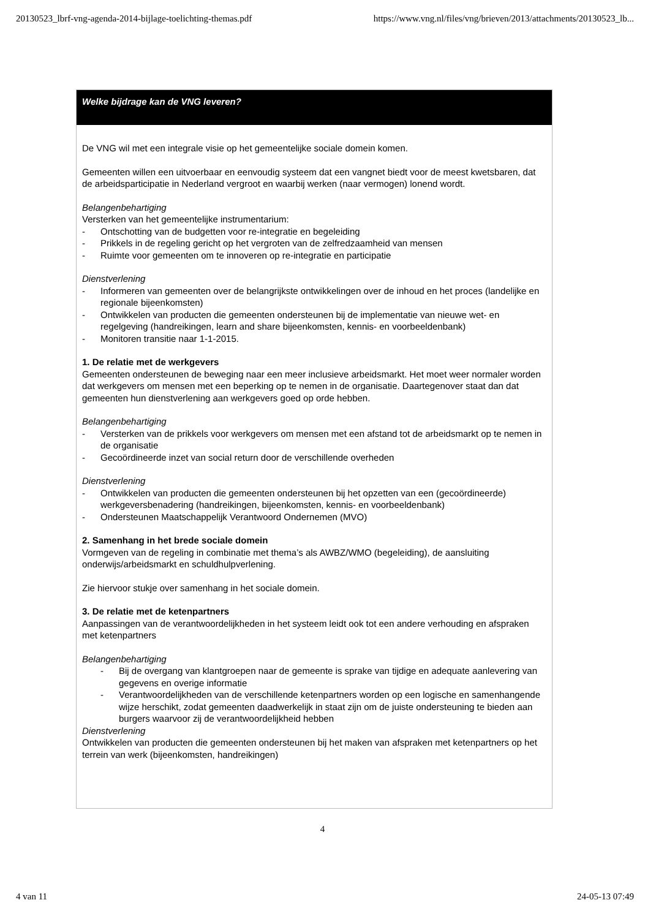20130523_lbrf-vng-agenda-2014-bijlage-toelichting-themas.pdf https://www.vng.nl/files/vng/brieven/2013/attachments/20130523_lb...
Welke bijdrage kan de VNG leveren?
De VNG wil met een integrale visie op het gemeentelijke sociale domein komen.
Gemeenten willen een uitvoerbaar en eenvoudig systeem dat een vangnet biedt voor de meest kwetsbaren, dat de arbeidsparticipatie in Nederland vergroot en waarbij werken (naar vermogen) lonend wordt.
Belangenbehartiging
Versterken van het gemeentelijke instrumentarium:
- Ontschotting van de budgetten voor re-integratie en begeleiding
- Prikkels in de regeling gericht op het vergroten van de zelfredzaamheid van mensen
- Ruimte voor gemeenten om te innoveren op re-integratie en participatie
Dienstverlening
- Informeren van gemeenten over de belangrijkste ontwikkelingen over de inhoud en het proces (landelijke en regionale bijeenkomsten)
- Ontwikkelen van producten die gemeenten ondersteunen bij de implementatie van nieuwe wet- en regelgeving (handreikingen, learn and share bijeenkomsten, kennis- en voorbeeldenbank)
- Monitoren transitie naar 1-1-2015.
1. De relatie met de werkgevers
Gemeenten ondersteunen de beweging naar een meer inclusieve arbeidsmarkt. Het moet weer normaler worden dat werkgevers om mensen met een beperking op te nemen in de organisatie. Daartegenover staat dan dat gemeenten hun dienstverlening aan werkgevers goed op orde hebben.
Belangenbehartiging
- Versterken van de prikkels voor werkgevers om mensen met een afstand tot de arbeidsmarkt op te nemen in de organisatie
- Gecoördineerde inzet van social return door de verschillende overheden
Dienstverlening
- Ontwikkelen van producten die gemeenten ondersteunen bij het opzetten van een (gecoördineerde) werkgeversbenadering (handreikingen, bijeenkomsten, kennis- en voorbeeldenbank)
- Ondersteunen Maatschappelijk Verantwoord Ondernemen (MVO)
2. Samenhang in het brede sociale domein
Vormgeven van de regeling in combinatie met thema’s als AWBZ/WMO (begeleiding), de aansluiting onderwijs/arbeidsmarkt en schuldhulpverlening.
Zie hiervoor stukje over samenhang in het sociale domein.
3. De relatie met de ketenpartners
Aanpassingen van de verantwoordelijkheden in het systeem leidt ook tot een andere verhouding en afspraken met ketenpartners
Belangenbehartiging
- Bij de overgang van klantgroepen naar de gemeente is sprake van tijdige en adequate aanlevering van gegevens en overige informatie
- Verantwoordelijkheden van de verschillende ketenpartners worden op een logische en samenhangende wijze herschikt, zodat gemeenten daadwerkelijk in staat zijn om de juiste ondersteuning te bieden aan burgers waarvoor zij de verantwoordelijkheid hebben
Dienstverlening
Ontwikkelen van producten die gemeenten ondersteunen bij het maken van afspraken met ketenpartners op het terrein van werk (bijeenkomsten, handreikingen)
4
4 van 11 24-05-13 07:49